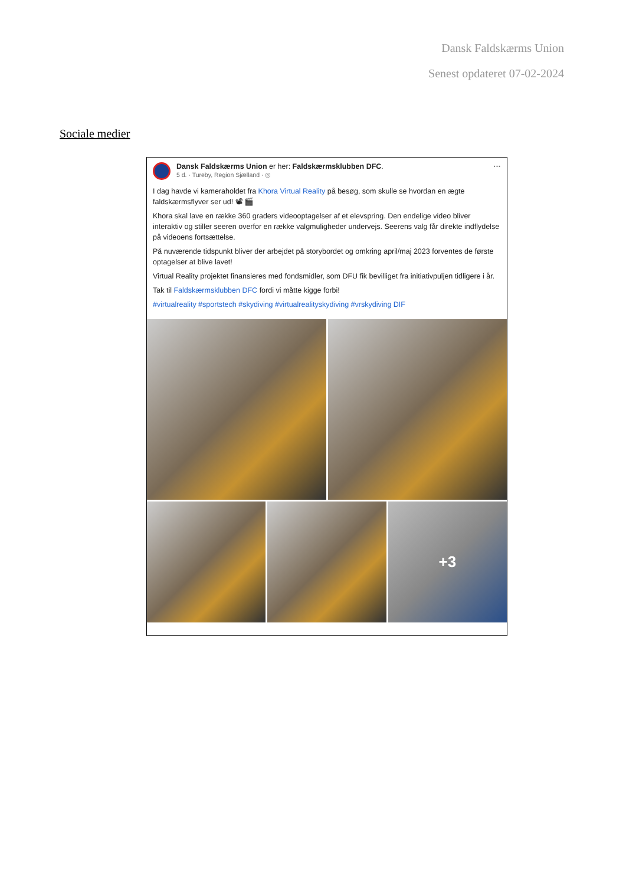Dansk Faldskærms Union
Senest opdateret 07-02-2024
Sociale medier
Dansk Faldskærms Union er her: Faldskærmsklubben DFC.
5 d. · Tureby, Region Sjælland · ◎
···
I dag havde vi kameraholdet fra Khora Virtual Reality på besøg, som skulle se hvordan en ægte faldskærmsflyver ser ud! 📽 🎬
Khora skal lave en række 360 graders videooptagelser af et elevspring. Den endelige video bliver interaktiv og stiller seeren overfor en række valgmuligheder undervejs. Seerens valg får direkte indflydelse på videoens fortsættelse.
På nuværende tidspunkt bliver der arbejdet på storybordet og omkring april/maj 2023 forventes de første optagelser at blive lavet!
Virtual Reality projektet finansieres med fondsmidler, som DFU fik bevilliget fra initiativpuljen tidligere i år.
Tak til Faldskærmsklubben DFC fordi vi måtte kigge forbi!
#virtualreality #sportstech #skydiving #virtualrealityskydiving #vrskydiving DIF
+3